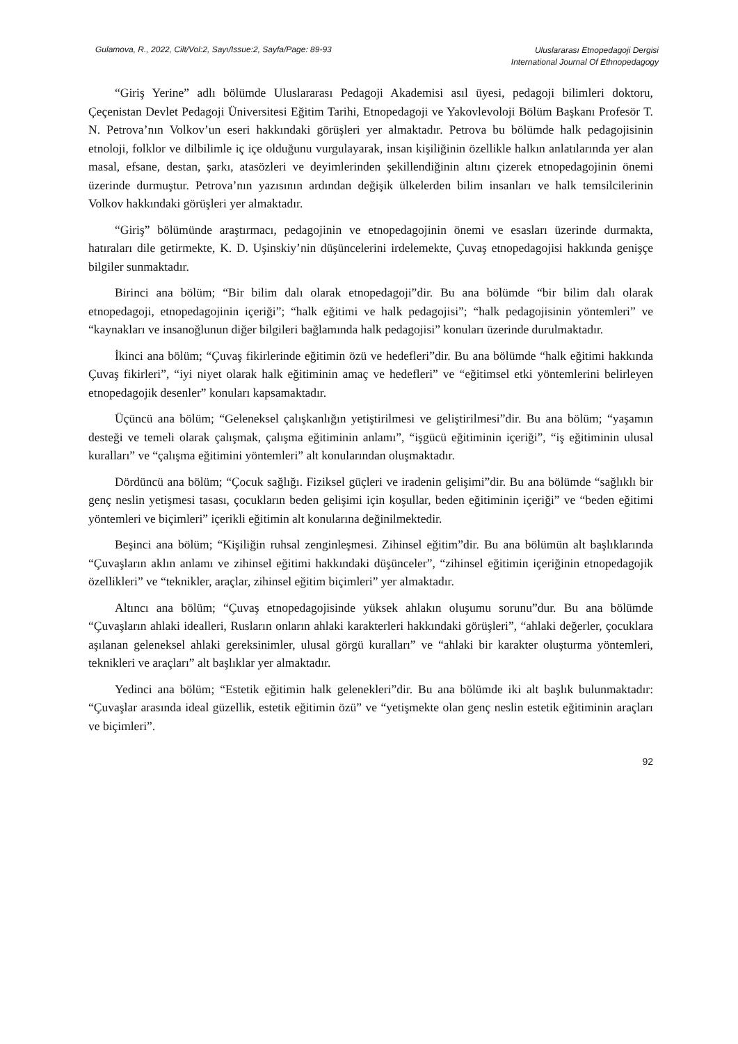Gulamova, R., 2022, Cilt/Vol:2, Sayı/Issue:2, Sayfa/Page: 89-93
Uluslararası Etnopedagoji Dergisi
International Journal Of Ethnopedagogy
“Giriş Yerine” adlı bölümde Uluslararası Pedagoji Akademisi asıl üyesi, pedagoji bilimleri doktoru, Çeçenistan Devlet Pedagoji Üniversitesi Eğitim Tarihi, Etnopedagoji ve Yakovlevoloji Bölüm Başkanı Profesör T. N. Petrova’nın Volkov’un eseri hakkındaki görüşleri yer almaktadır. Petrova bu bölümde halk pedagojisinin etnoloji, folklor ve dilbilimle iç içe olduğunu vurgulayarak, insan kişiliğinin özellikle halkın anlatılarında yer alan masal, efsane, destan, şarkı, atasözleri ve deyimlerinden şekillendiğinin altını çizerek etnopedagojinin önemi üzerinde durmuştur. Petrova’nın yazısının ardından değişik ülkelerden bilim insanları ve halk temsilcilerinin Volkov hakkındaki görüşleri yer almaktadır.
“Giriş” bölümünde araştırmacı, pedagojinin ve etnopedagojinin önemi ve esasları üzerinde durmakta, hatıraları dile getirmekte, K. D. Uşinskiy’nin düşüncelerini irdelemekte, Çuvaş etnopedagojisi hakkında genişçe bilgiler sunmaktadır.
Birinci ana bölüm; “Bir bilim dalı olarak etnopedagoji”dir. Bu ana bölümde “bir bilim dalı olarak etnopedagoji, etnopedagojinin içeriği”; “halk eğitimi ve halk pedagojisi”; “halk pedagojisinin yöntemleri” ve “kaynakları ve insanoğlunun diğer bilgileri bağlamında halk pedagojisi” konuları üzerinde durulmaktadır.
İkinci ana bölüm; “Çuvaş fikirlerinde eğitimin özü ve hedefleri”dir. Bu ana bölümde “halk eğitimi hakkında Çuvaş fikirleri”, “iyi niyet olarak halk eğitiminin amaç ve hedefleri” ve “eğitimsel etki yöntemlerini belirleyen etnopedagojik desenler” konuları kapsamaktadır.
Üçüncü ana bölüm; “Geleneksel çalışkanlığın yetiştirilmesi ve geliştirilmesi”dir. Bu ana bölüm; “yaşamın desteği ve temeli olarak çalışmak, çalışma eğitiminin anlamı”, “işgücü eğitiminin içeriği”, “iş eğitiminin ulusal kuralları” ve “çalışma eğitimini yöntemleri” alt konularından oluşmaktadır.
Dördüncü ana bölüm; “Çocuk sağlığı. Fiziksel güçleri ve iradenin gelişimi”dir. Bu ana bölümde “sağlıklı bir genç neslin yetişmesi tasası, çocukların beden gelişimi için koşullar, beden eğitiminin içeriği” ve “beden eğitimi yöntemleri ve biçimleri” içerikli eğitimin alt konularına değinilmektedir.
Beşinci ana bölüm; “Kişiliğin ruhsal zenginleşmesi. Zihinsel eğitim”dir. Bu ana bölümün alt başlıklarında “Çuvaşların aklın anlamı ve zihinsel eğitimi hakkındaki düşünceler”, “zihinsel eğitimin içeriğinin etnopedagojik özellikleri” ve “teknikler, araçlar, zihinsel eğitim biçimleri” yer almaktadır.
Altıncı ana bölüm; “Çuvaş etnopedagojisinde yüksek ahlakın oluşumu sorunu”dur. Bu ana bölümde “Çuvaşların ahlaki idealleri, Rusların onların ahlaki karakterleri hakkındaki görüşleri”, “ahlaki değerler, çocuklara aşılanan geleneksel ahlaki gereksinimler, ulusal görgü kuralları” ve “ahlaki bir karakter oluşturma yöntemleri, teknikleri ve araçları” alt başlıklar yer almaktadır.
Yedinci ana bölüm; “Estetik eğitimin halk gelenekleri”dir. Bu ana bölümde iki alt başlık bulunmaktadır: “Çuvaşlar arasında ideal güzellik, estetik eğitimin özü” ve “yetişmekte olan genç neslin estetik eğitiminin araçları ve biçimleri”.
92